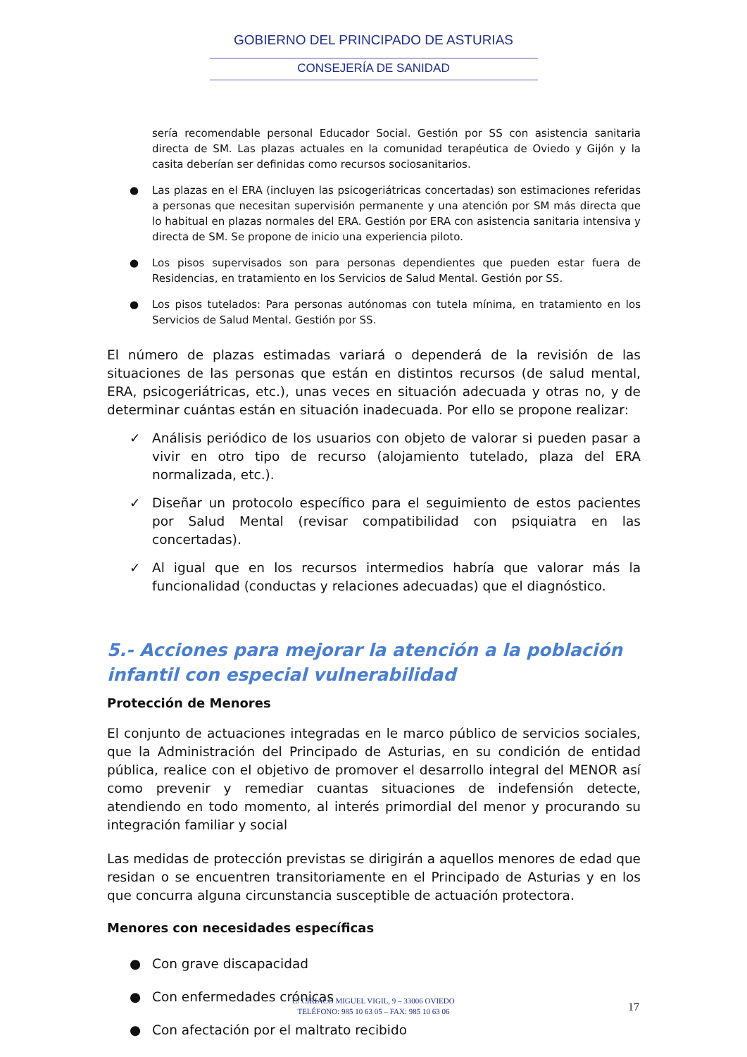GOBIERNO DEL PRINCIPADO DE ASTURIAS
CONSEJERÍA DE SANIDAD
sería recomendable personal Educador Social. Gestión por SS con asistencia sanitaria directa de SM. Las plazas actuales en la comunidad terapéutica de Oviedo y Gijón y la casita deberían ser definidas como recursos sociosanitarios.
● Las plazas en el ERA (incluyen las psicogeriátricas concertadas) son estimaciones referidas a personas que necesitan supervisión permanente y una atención por SM más directa que lo habitual en plazas normales del ERA. Gestión por ERA con asistencia sanitaria intensiva y directa de SM. Se propone de inicio una experiencia piloto.
● Los pisos supervisados son para personas dependientes que pueden estar fuera de Residencias, en tratamiento en los Servicios de Salud Mental. Gestión por SS.
● Los pisos tutelados: Para personas autónomas con tutela mínima, en tratamiento en los Servicios de Salud Mental. Gestión por SS.
El número de plazas estimadas variará o dependerá de la revisión de las situaciones de las personas que están en distintos recursos (de salud mental, ERA, psicogeriátricas, etc.), unas veces en situación adecuada y otras no, y de determinar cuántas están en situación inadecuada. Por ello se propone realizar:
✓ Análisis periódico de los usuarios con objeto de valorar si pueden pasar a vivir en otro tipo de recurso (alojamiento tutelado, plaza del ERA normalizada, etc.).
✓ Diseñar un protocolo específico para el seguimiento de estos pacientes por Salud Mental (revisar compatibilidad con psiquiatra en las concertadas).
✓ Al igual que en los recursos intermedios habría que valorar más la funcionalidad (conductas y relaciones adecuadas) que el diagnóstico.
5.- Acciones para mejorar la atención a la población infantil con especial vulnerabilidad
Protección de Menores
El conjunto de actuaciones integradas en le marco público de servicios sociales, que la Administración del Principado de Asturias, en su condición de entidad pública, realice con el objetivo de promover el desarrollo integral del MENOR así como prevenir y remediar cuantas situaciones de indefensión detecte, atendiendo en todo momento, al interés primordial del menor y procurando su integración familiar y social
Las medidas de protección previstas se dirigirán a aquellos menores de edad que residan o se encuentren transitoriamente en el Principado de Asturias y en los que concurra alguna circunstancia susceptible de actuación protectora.
Menores con necesidades específicas
● Con grave discapacidad
● Con enfermedades crónicas
● Con afectación por el maltrato recibido
C/ CIRIACO MIGUEL VIGIL, 9 – 33006 OVIEDO
TELÉFONO: 985 10 63 05 – FAX: 985 10 63 06
17